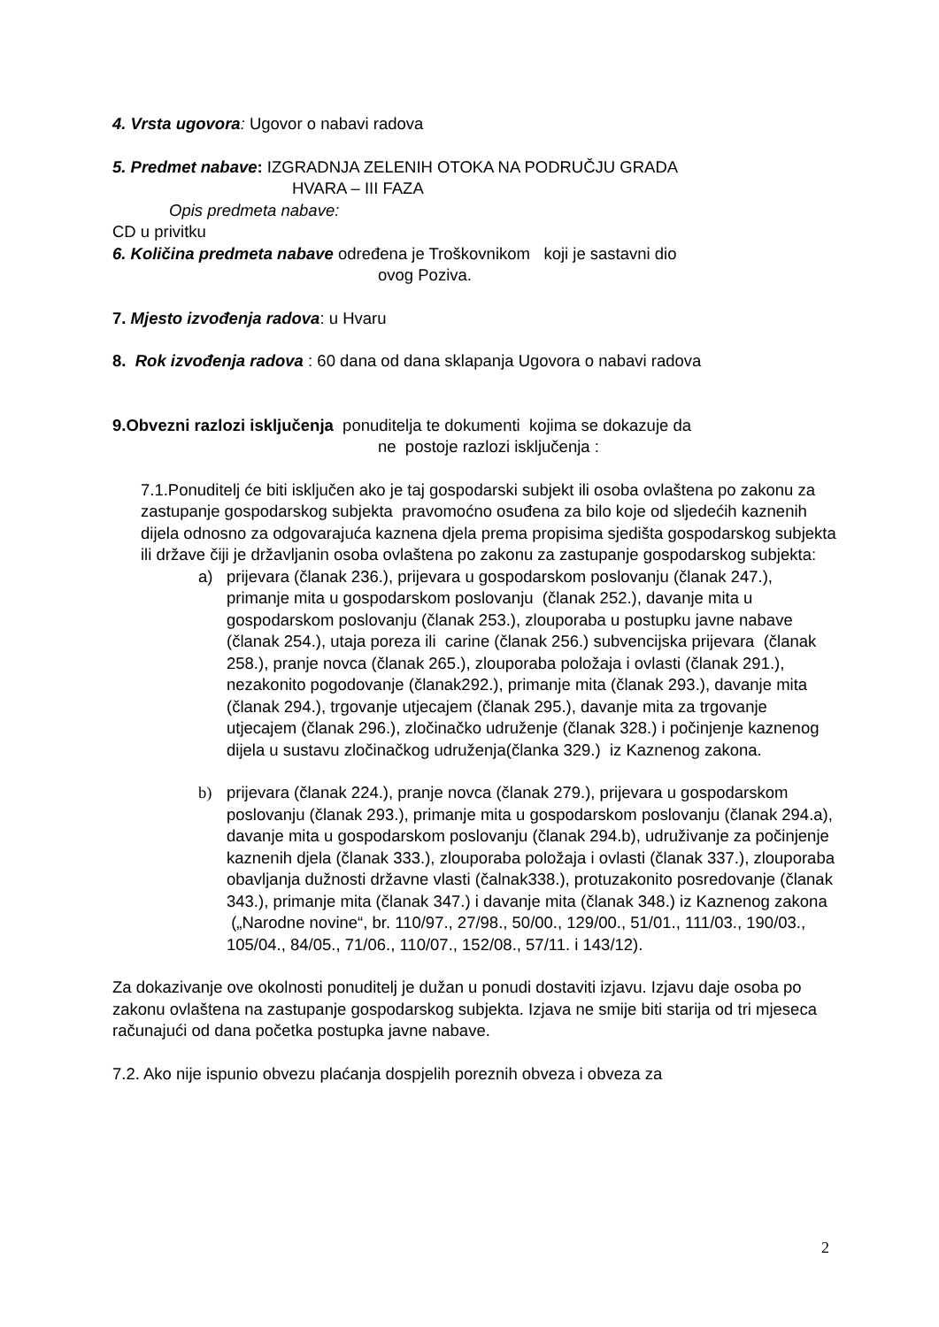4. Vrsta ugovora: Ugovor o nabavi radova
5. Predmet nabave: IZGRADNJA ZELENIH OTOKA NA PODRUČJU GRADA
HVARA – III FAZA
Opis predmeta nabave:
CD u privitku
6. Količina predmeta nabave određena je Troškovnikom koji je sastavni dio
ovog Poziva.
7. Mjesto izvođenja radova: u Hvaru
8. Rok izvođenja radova : 60 dana od dana sklapanja Ugovora o nabavi radova
9.Obvezni razlozi isključenja ponuditelja te dokumenti kojima se dokazuje da
ne postoje razlozi isključenja :
7.1.Ponuditelj će biti isključen ako je taj gospodarski subjekt ili osoba ovlaštena po zakonu za zastupanje gospodarskog subjekta pravomoćno osuđena za bilo koje od sljedećih kaznenih dijela odnosno za odgovarajuća kaznena djela prema propisima sjedišta gospodarskog subjekta ili države čiji je državljanin osoba ovlaštena po zakonu za zastupanje gospodarskog subjekta:
a) prijevara (članak 236.), prijevara u gospodarskom poslovanju (članak 247.), primanje mita u gospodarskom poslovanju (članak 252.), davanje mita u gospodarskom poslovanju (članak 253.), zlouporaba u postupku javne nabave (članak 254.), utaja poreza ili carine (članak 256.) subvencijska prijevara (članak 258.), pranje novca (članak 265.), zlouporaba položaja i ovlasti (članak 291.), nezakonito pogodovanje (članak292.), primanje mita (članak 293.), davanje mita (članak 294.), trgovanje utjecajem (članak 295.), davanje mita za trgovanje utjecajem (članak 296.), zločinačko udruženje (članak 328.) i počinjenje kaznenog dijela u sustavu zločinačkog udruženja(članka 329.) iz Kaznenog zakona.
b) prijevara (članak 224.), pranje novca (članak 279.), prijevara u gospodarskom poslovanju (članak 293.), primanje mita u gospodarskom poslovanju (članak 294.a), davanje mita u gospodarskom poslovanju (članak 294.b), udruživanje za počinjenje kaznenih djela (članak 333.), zlouporaba položaja i ovlasti (članak 337.), zlouporaba obavljanja dužnosti državne vlasti (čalnak338.), protuzakonito posredovanje (članak 343.), primanje mita (članak 347.) i davanje mita (članak 348.) iz Kaznenog zakona („Narodne novine“, br. 110/97., 27/98., 50/00., 129/00., 51/01., 111/03., 190/03., 105/04., 84/05., 71/06., 110/07., 152/08., 57/11. i 143/12).
Za dokazivanje ove okolnosti ponuditelj je dužan u ponudi dostaviti izjavu. Izjavu daje osoba po zakonu ovlaštena na zastupanje gospodarskog subjekta. Izjava ne smije biti starija od tri mjeseca računajući od dana početka postupka javne nabave.
7.2. Ako nije ispunio obvezu plaćanja dospjelih poreznih obveza i obveza za
2